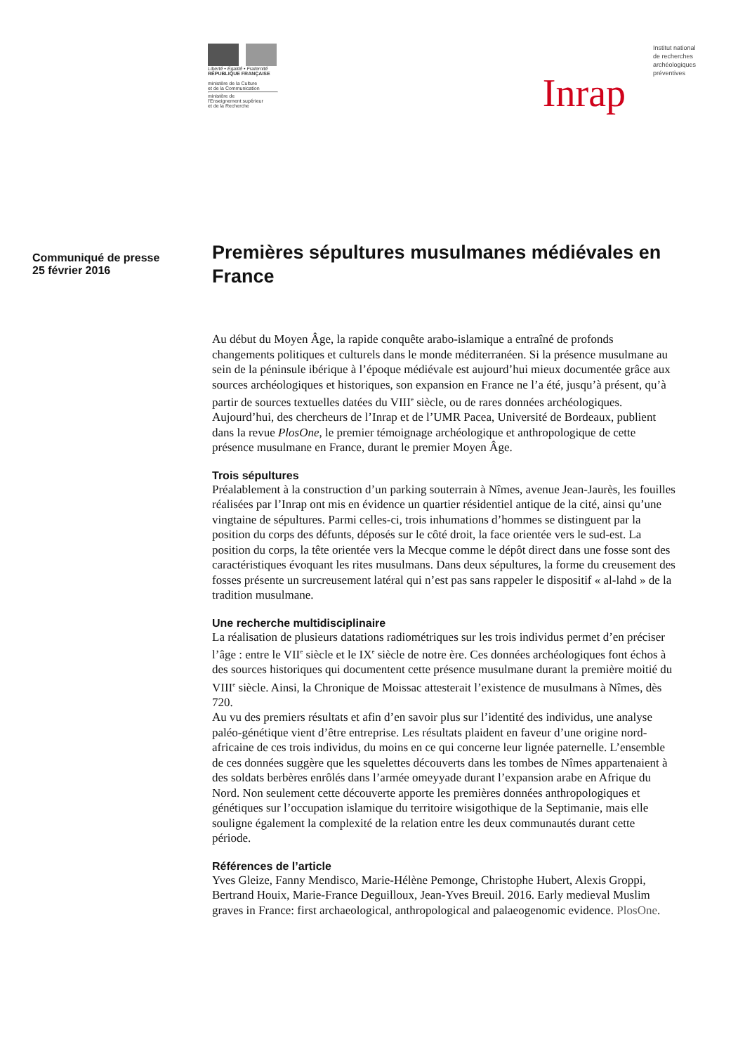Liberté • Égalité • Fraternité
RÉPUBLIQUE FRANÇAISE
ministère de la Culture
et de la Communication
ministère de
l'Enseignement supérieur
et de la Recherche
Institut national
de recherches
archéologiques
préventives
Inrap
Communiqué de presse
25 février 2016
Premières sépultures musulmanes médiévales en France
Au début du Moyen Âge, la rapide conquête arabo-islamique a entraîné de profonds changements politiques et culturels dans le monde méditerranéen. Si la présence musulmane au sein de la péninsule ibérique à l’époque médiévale est aujourd’hui mieux documentée grâce aux sources archéologiques et historiques, son expansion en France ne l’a été, jusqu’à présent, qu’à partir de sources textuelles datées du VIII<sup>e</sup> siècle, ou de rares données archéologiques.
Aujourd’hui, des chercheurs de l’Inrap et de l’UMR Pacea, Université de Bordeaux, publient dans la revue PlosOne, le premier témoignage archéologique et anthropologique de cette présence musulmane en France, durant le premier Moyen Âge.
Trois sépultures
Préalablement à la construction d’un parking souterrain à Nîmes, avenue Jean-Jaurès, les fouilles réalisées par l’Inrap ont mis en évidence un quartier résidentiel antique de la cité, ainsi qu’une vingtaine de sépultures. Parmi celles-ci, trois inhumations d’hommes se distinguent par la position du corps des défunts, déposés sur le côté droit, la face orientée vers le sud-est. La position du corps, la tête orientée vers la Mecque comme le dépôt direct dans une fosse sont des caractéristiques évoquant les rites musulmans. Dans deux sépultures, la forme du creusement des fosses présente un surcreusement latéral qui n’est pas sans rappeler le dispositif « al-lahd » de la tradition musulmane.
Une recherche multidisciplinaire
La réalisation de plusieurs datations radiométriques sur les trois individus permet d’en préciser l’âge : entre le VII<sup>e</sup> siècle et le IX<sup>e</sup> siècle de notre ère. Ces données archéologiques font échos à des sources historiques qui documentent cette présence musulmane durant la première moitié du VIII<sup>e</sup> siècle. Ainsi, la Chronique de Moissac attesterait l’existence de musulmans à Nîmes, dès 720.
Au vu des premiers résultats et afin d’en savoir plus sur l’identité des individus, une analyse paléo-génétique vient d’être entreprise. Les résultats plaident en faveur d’une origine nord-africaine de ces trois individus, du moins en ce qui concerne leur lignée paternelle. L’ensemble de ces données suggère que les squelettes découverts dans les tombes de Nîmes appartenaient à des soldats berbères enrôlés dans l’armée omeyyade durant l’expansion arabe en Afrique du Nord. Non seulement cette découverte apporte les premières données anthropologiques et génétiques sur l’occupation islamique du territoire wisigothique de la Septimanie, mais elle souligne également la complexité de la relation entre les deux communautés durant cette période.
Références de l’article
Yves Gleize, Fanny Mendisco, Marie-Hélène Pemonge, Christophe Hubert, Alexis Groppi, Bertrand Houix, Marie-France Deguilloux, Jean-Yves Breuil. 2016. Early medieval Muslim graves in France: first archaeological, anthropological and palaeogenomic evidence. PlosOne.